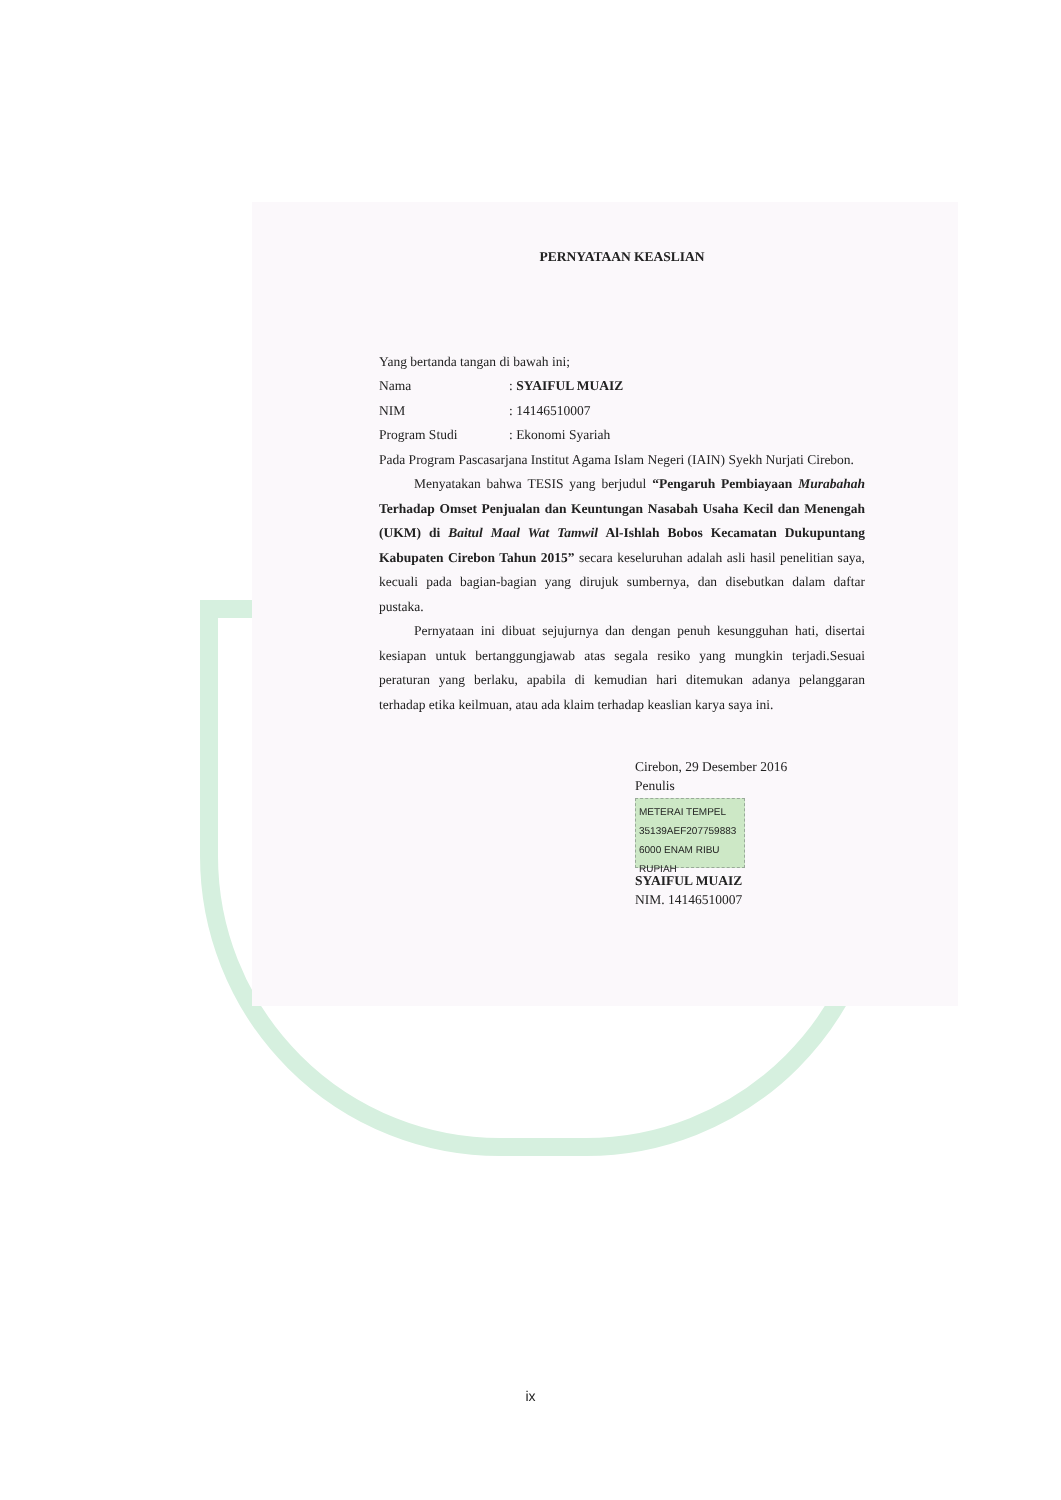PERNYATAAN KEASLIAN
Yang bertanda tangan di bawah ini;
Nama: SYAIFUL MUAIZ
NIM: 14146510007
Program Studi: Ekonomi Syariah
Pada Program Pascasarjana Institut Agama Islam Negeri (IAIN) Syekh Nurjati Cirebon.
Menyatakan bahwa TESIS yang berjudul “Pengaruh Pembiayaan Murabahah Terhadap Omset Penjualan dan Keuntungan Nasabah Usaha Kecil dan Menengah (UKM) di Baitul Maal Wat Tamwil Al-Ishlah Bobos Kecamatan Dukupuntang Kabupaten Cirebon Tahun 2015” secara keseluruhan adalah asli hasil penelitian saya, kecuali pada bagian-bagian yang dirujuk sumbernya, dan disebutkan dalam daftar pustaka.
Pernyataan ini dibuat sejujurnya dan dengan penuh kesungguhan hati, disertai kesiapan untuk bertanggungjawab atas segala resiko yang mungkin terjadi.Sesuai peraturan yang berlaku, apabila di kemudian hari ditemukan adanya pelanggaran terhadap etika keilmuan, atau ada klaim terhadap keaslian karya saya ini.
Cirebon, 29 Desember 2016
Penulis
METERAI TEMPEL
35139AEF207759883
6000 ENAM RIBU RUPIAH
SYAIFUL MUAIZ
NIM. 14146510007
ix